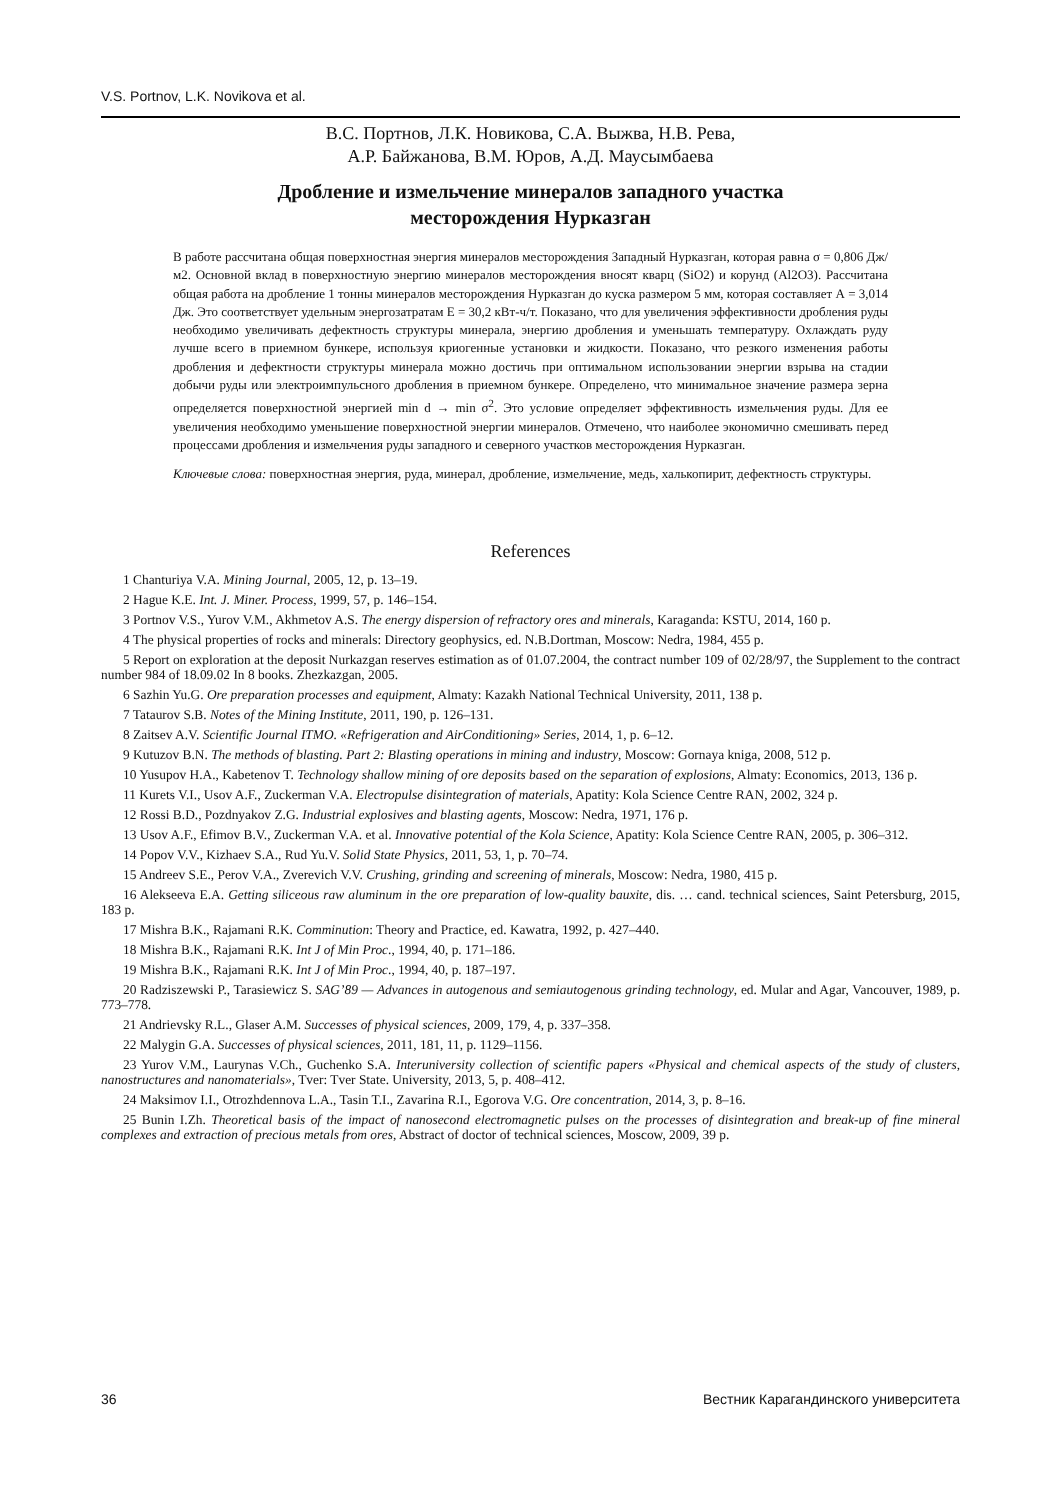V.S. Portnov, L.K. Novikova et al.
В.С. Портнов, Л.К. Новикова, С.А. Выжва, Н.В. Рева,
А.Р. Байжанова, В.М. Юров, А.Д. Маусымбаева
Дробление и измельчение минералов западного участка
месторождения Нурказган
В работе рассчитана общая поверхностная энергия минералов месторождения Западный Нурказган, которая равна σ = 0,806 Дж/м2. Основной вклад в поверхностную энергию минералов месторождения вносят кварц (SiO2) и корунд (Al2O3). Рассчитана общая работа на дробление 1 тонны минералов месторождения Нурказган до куска размером 5 мм, которая составляет А = 3,014 Дж. Это соответствует удельным энергозатратам Е = 30,2 кВт-ч/т. Показано, что для увеличения эффективности дробления руды необходимо увеличивать дефектность структуры минерала, энергию дробления и уменьшать температуру. Охлаждать руду лучше всего в приемном бункере, используя криогенные установки и жидкости. Показано, что резкого изменения работы дробления и дефектности структуры минерала можно достичь при оптимальном использовании энергии взрыва на стадии добычи руды или электроимпульсного дробления в приемном бункере. Определено, что минимальное значение размера зерна определяется поверхностной энергией min d → min σ<sup>2</sup>. Это условие определяет эффективность измельчения руды. Для ее увеличения необходимо уменьшение поверхностной энергии минералов. Отмечено, что наиболее экономично смешивать перед процессами дробления и измельчения руды западного и северного участков месторождения Нурказган.
Ключевые слова: поверхностная энергия, руда, минерал, дробление, измельчение, медь, халькопирит, дефектность структуры.
References
1 Chanturiya V.A. Mining Journal, 2005, 12, p. 13–19.
2 Hague K.E. Int. J. Miner. Process, 1999, 57, p. 146–154.
3 Portnov V.S., Yurov V.M., Akhmetov A.S. The energy dispersion of refractory ores and minerals, Karaganda: KSTU, 2014, 160 p.
4 The physical properties of rocks and minerals: Directory geophysics, ed. N.B.Dortman, Moscow: Nedra, 1984, 455 p.
5 Report on exploration at the deposit Nurkazgan reserves estimation as of 01.07.2004, the contract number 109 of 02/28/97, the Supplement to the contract number 984 of 18.09.02 In 8 books. Zhezkazgan, 2005.
6 Sazhin Yu.G. Ore preparation processes and equipment, Almaty: Kazakh National Technical University, 2011, 138 p.
7 Tataurov S.B. Notes of the Mining Institute, 2011, 190, p. 126–131.
8 Zaitsev A.V. Scientific Journal ITMO. «Refrigeration and AirConditioning» Series, 2014, 1, p. 6–12.
9 Kutuzov B.N. The methods of blasting. Part 2: Blasting operations in mining and industry, Moscow: Gornaya kniga, 2008, 512 p.
10 Yusupov H.A., Kabetenov T. Technology shallow mining of ore deposits based on the separation of explosions, Almaty: Economics, 2013, 136 p.
11 Kurets V.I., Usov A.F., Zuckerman V.A. Electropulse disintegration of materials, Apatity: Kola Science Centre RAN, 2002, 324 p.
12 Rossi B.D., Pozdnyakov Z.G. Industrial explosives and blasting agents, Moscow: Nedra, 1971, 176 p.
13 Usov A.F., Efimov B.V., Zuckerman V.A. et al. Innovative potential of the Kola Science, Apatity: Kola Science Centre RAN, 2005, p. 306–312.
14 Popov V.V., Kizhaev S.A., Rud Yu.V. Solid State Physics, 2011, 53, 1, p. 70–74.
15 Andreev S.E., Perov V.A., Zverevich V.V. Crushing, grinding and screening of minerals, Moscow: Nedra, 1980, 415 p.
16 Alekseeva E.A. Getting siliceous raw aluminum in the ore preparation of low-quality bauxite, dis. … cand. technical sciences, Saint Petersburg, 2015, 183 p.
17 Mishra B.K., Rajamani R.K. Comminution: Theory and Practice, ed. Kawatra, 1992, p. 427–440.
18 Mishra B.K., Rajamani R.K. Int J of Min Proc., 1994, 40, p. 171–186.
19 Mishra B.K., Rajamani R.K. Int J of Min Proc., 1994, 40, p. 187–197.
20 Radziszewski P., Tarasiewicz S. SAG’89 — Advances in autogenous and semiautogenous grinding technology, ed. Mular and Agar, Vancouver, 1989, p. 773–778.
21 Andrievsky R.L., Glaser A.M. Successes of physical sciences, 2009, 179, 4, p. 337–358.
22 Malygin G.A. Successes of physical sciences, 2011, 181, 11, p. 1129–1156.
23 Yurov V.M., Laurynas V.Ch., Guchenko S.A. Interuniversity collection of scientific papers «Physical and chemical aspects of the study of clusters, nanostructures and nanomaterials», Tver: Tver State. University, 2013, 5, p. 408–412.
24 Maksimov I.I., Otrozhdennova L.A., Tasin T.I., Zavarina R.I., Egorova V.G. Ore concentration, 2014, 3, p. 8–16.
25 Bunin I.Zh. Theoretical basis of the impact of nanosecond electromagnetic pulses on the processes of disintegration and break-up of fine mineral complexes and extraction of precious metals from ores, Abstract of doctor of technical sciences, Moscow, 2009, 39 p.
36 Вестник Карагандинского университета